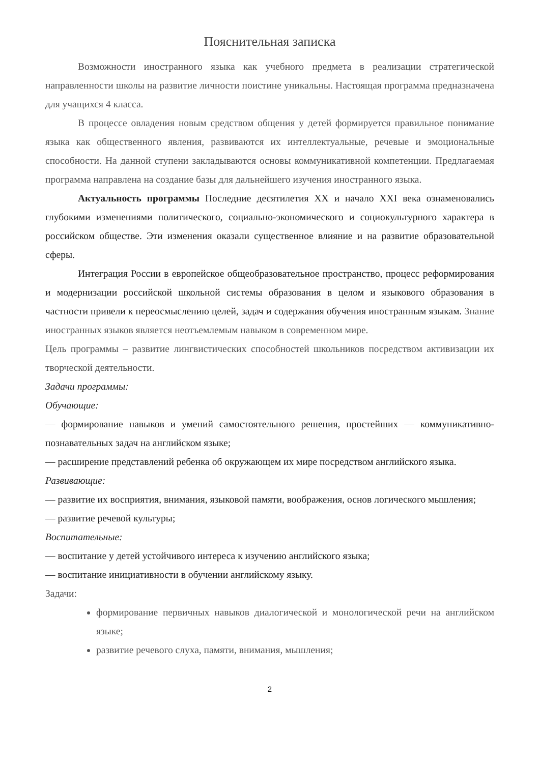Пояснительная записка
Возможности иностранного языка как учебного предмета в реализации стратегической направленности школы на развитие личности поистине уникальны. Настоящая программа предназначена для учащихся 4 класса.
В процессе овладения новым средством общения у детей формируется правильное понимание языка как общественного явления, развиваются их интеллектуальные, речевые и эмоциональные способности. На данной ступени закладываются основы коммуникативной компетенции. Предлагаемая программа направлена на создание базы для дальнейшего изучения иностранного языка.
Актуальность программы Последние десятилетия XX и начало XXI века ознаменовались глубокими изменениями политического, социально-экономического и социокультурного характера в российском обществе. Эти изменения оказали существенное влияние и на развитие образовательной сферы.
Интеграция России в европейское общеобразовательное пространство, процесс реформирования и модернизации российской школьной системы образования в целом и языкового образования в частности привели к переосмыслению целей, задач и содержания обучения иностранным языкам. Знание иностранных языков является неотъемлемым навыком в современном мире.
Цель программы – развитие лингвистических способностей школьников посредством активизации их творческой деятельности.
Задачи программы:
Обучающие:
— формирование навыков и умений самостоятельного решения, простейших — коммуникативно-познавательных задач на английском языке;
— расширение представлений ребенка об окружающем их мире посредством английского языка.
Развивающие:
— развитие их восприятия, внимания, языковой памяти, воображения, основ логического мышления;
— развитие речевой культуры;
Воспитательные:
— воспитание у детей устойчивого интереса к изучению английского языка;
— воспитание инициативности в обучении английскому языку.
Задачи:
формирование первичных навыков диалогической и монологической речи на английском языке;
развитие речевого слуха, памяти, внимания, мышления;
2